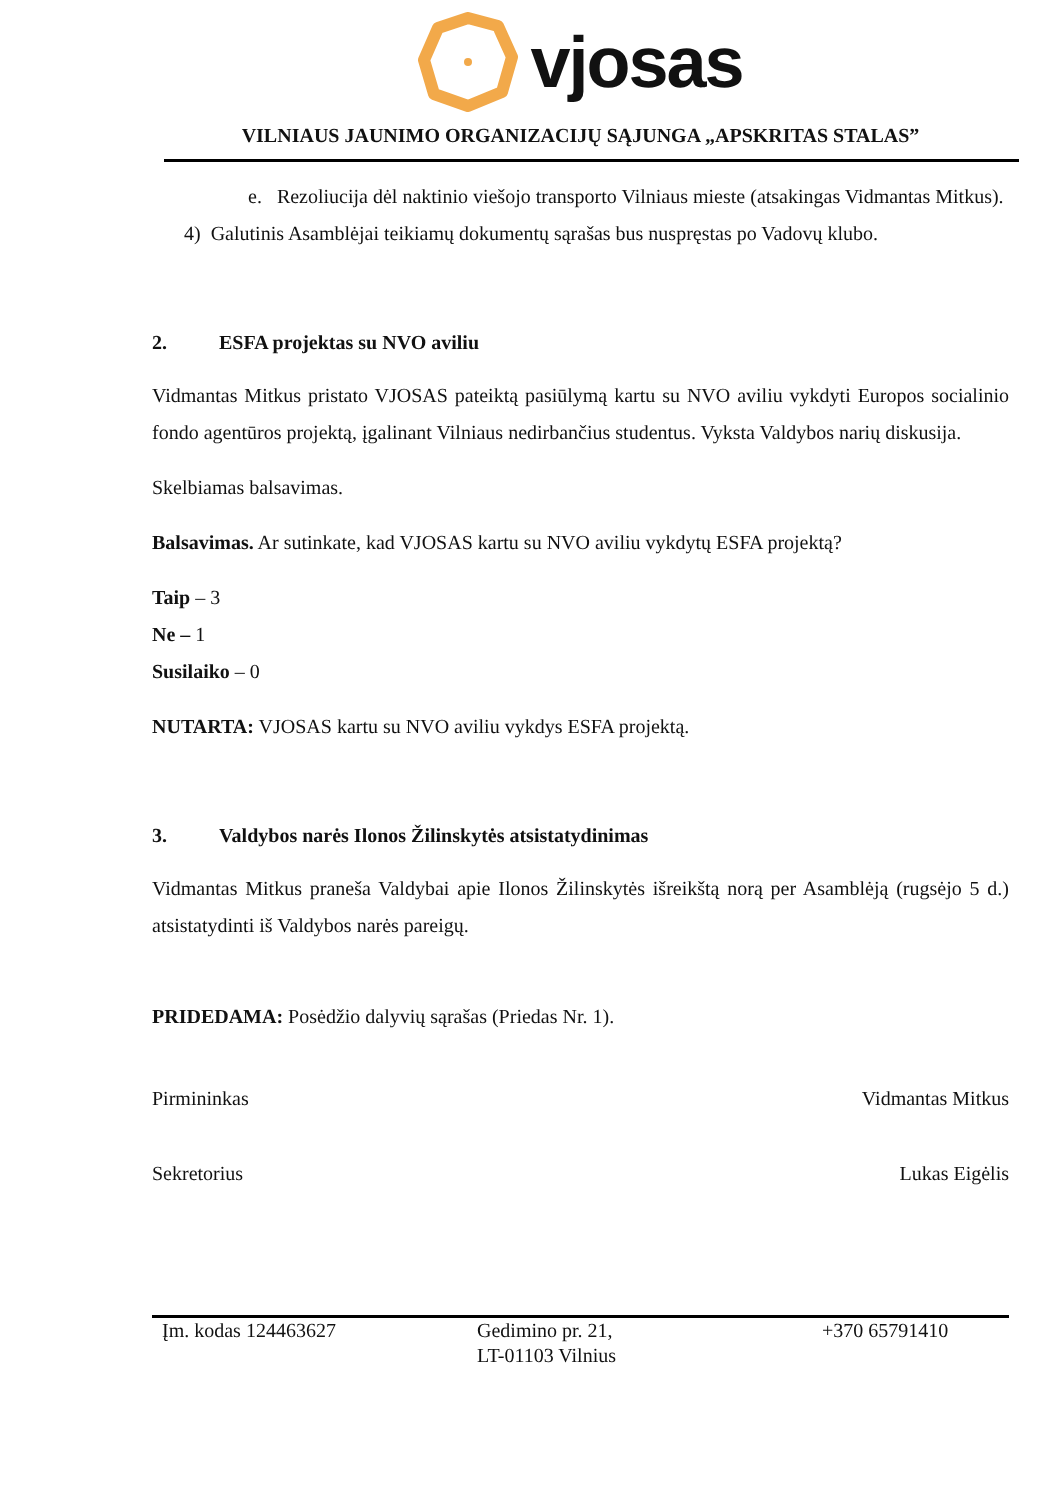vjosas
VILNIAUS JAUNIMO ORGANIZACIJŲ SĄJUNGA „APSKRITAS STALAS”
e. Rezoliucija dėl naktinio viešojo transporto Vilniaus mieste (atsakingas Vidmantas Mitkus).
4) Galutinis Asamblėjai teikiamų dokumentų sąrašas bus nuspręstas po Vadovų klubo.
2. ESFA projektas su NVO aviliu
Vidmantas Mitkus pristato VJOSAS pateiktą pasiūlymą kartu su NVO aviliu vykdyti Europos socialinio fondo agentūros projektą, įgalinant Vilniaus nedirbančius studentus. Vyksta Valdybos narių diskusija.
Skelbiamas balsavimas.
Balsavimas. Ar sutinkate, kad VJOSAS kartu su NVO aviliu vykdytų ESFA projektą?
Taip – 3
Ne – 1
Susilaiko – 0
NUTARTA: VJOSAS kartu su NVO aviliu vykdys ESFA projektą.
3. Valdybos narės Ilonos Žilinskytės atsistatydinimas
Vidmantas Mitkus praneša Valdybai apie Ilonos Žilinskytės išreikštą norą per Asamblėją (rugsėjo 5 d.) atsistatydinti iš Valdybos narės pareigų.
PRIDEDAMA: Posėdžio dalyvių sąrašas (Priedas Nr. 1).
Pirmininkas Vidmantas Mitkus
Sekretorius Lukas Eigėlis
Įm. kodas 124463627 Gedimino pr. 21,
LT-01103 Vilnius
+370 65791410